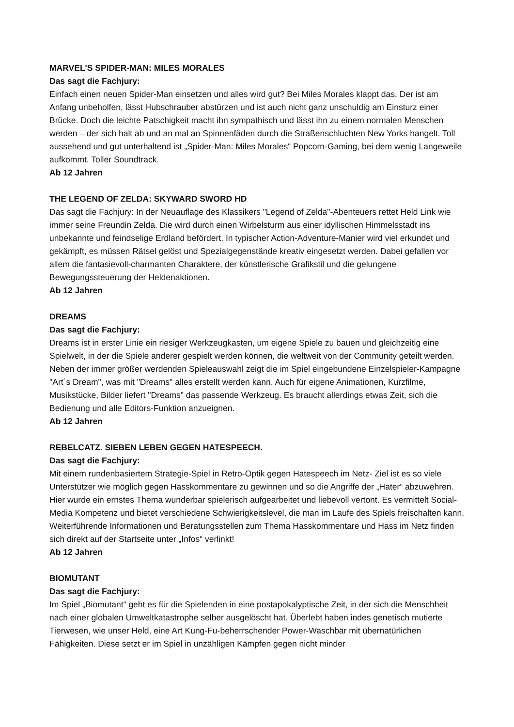MARVEL'S SPIDER-MAN: MILES MORALES
Das sagt die Fachjury:
Einfach einen neuen Spider-Man einsetzen und alles wird gut? Bei Miles Morales klappt das. Der ist am Anfang unbeholfen, lässt Hubschrauber abstürzen und ist auch nicht ganz unschuldig am Einsturz einer Brücke. Doch die leichte Patschigkeit macht ihn sympathisch und lässt ihn zu einem normalen Menschen werden – der sich halt ab und an mal an Spinnenfäden durch die Straßenschluchten New Yorks hangelt. Toll aussehend und gut unterhaltend ist „Spider-Man: Miles Morales“ Popcorn-Gaming, bei dem wenig Langeweile aufkommt. Toller Soundtrack.
Ab 12 Jahren
THE LEGEND OF ZELDA: SKYWARD SWORD HD
Das sagt die Fachjury: In der Neuauflage des Klassikers "Legend of Zelda"-Abenteuers rettet Held Link wie immer seine Freundin Zelda. Die wird durch einen Wirbelsturm aus einer idyllischen Himmelsstadt ins unbekannte und feindselige Erdland befördert. In typischer Action-Adventure-Manier wird viel erkundet und gekämpft, es müssen Rätsel gelöst und Spezialgegenstände kreativ eingesetzt werden. Dabei gefallen vor allem die fantasievoll-charmanten Charaktere, der künstlerische Grafikstil und die gelungene Bewegungssteuerung der Heldenaktionen.
Ab 12 Jahren
DREAMS
Das sagt die Fachjury:
Dreams ist in erster Linie ein riesiger Werkzeugkasten, um eigene Spiele zu bauen und gleichzeitig eine Spielwelt, in der die Spiele anderer gespielt werden können, die weltweit von der Community geteilt werden. Neben der immer größer werdenden Spieleauswahl zeigt die im Spiel eingebundene Einzelspieler-Kampagne "Art´s Dream", was mit "Dreams" alles erstellt werden kann. Auch für eigene Animationen, Kurzfilme, Musikstücke, Bilder liefert "Dreams" das passende Werkzeug. Es braucht allerdings etwas Zeit, sich die Bedienung und alle Editors-Funktion anzueignen.
Ab 12 Jahren
REBELCATZ. SIEBEN LEBEN GEGEN HATESPEECH.
Das sagt die Fachjury:
Mit einem rundenbasiertem Strategie-Spiel in Retro-Optik gegen Hatespeech im Netz- Ziel ist es so viele Unterstützer wie möglich gegen Hasskommentare zu gewinnen und so die Angriffe der „Hater“ abzuwehren. Hier wurde ein ernstes Thema wunderbar spielerisch aufgearbeitet und liebevoll vertont. Es vermittelt Social-Media Kompetenz und bietet verschiedene Schwierigkeitslevel, die man im Laufe des Spiels freischalten kann. Weiterführende Informationen und Beratungsstellen zum Thema Hasskommentare und Hass im Netz finden sich direkt auf der Startseite unter „Infos“ verlinkt!
Ab 12 Jahren
BIOMUTANT
Das sagt die Fachjury:
Im Spiel „Biomutant“ geht es für die Spielenden in eine postapokalyptische Zeit, in der sich die Menschheit nach einer globalen Umweltkatastrophe selber ausgelöscht hat. Überlebt haben indes genetisch mutierte Tierwesen, wie unser Held, eine Art Kung-Fu-beherrschender Power-Waschbär mit übernatürlichen Fähigkeiten. Diese setzt er im Spiel in unzähligen Kämpfen gegen nicht minder